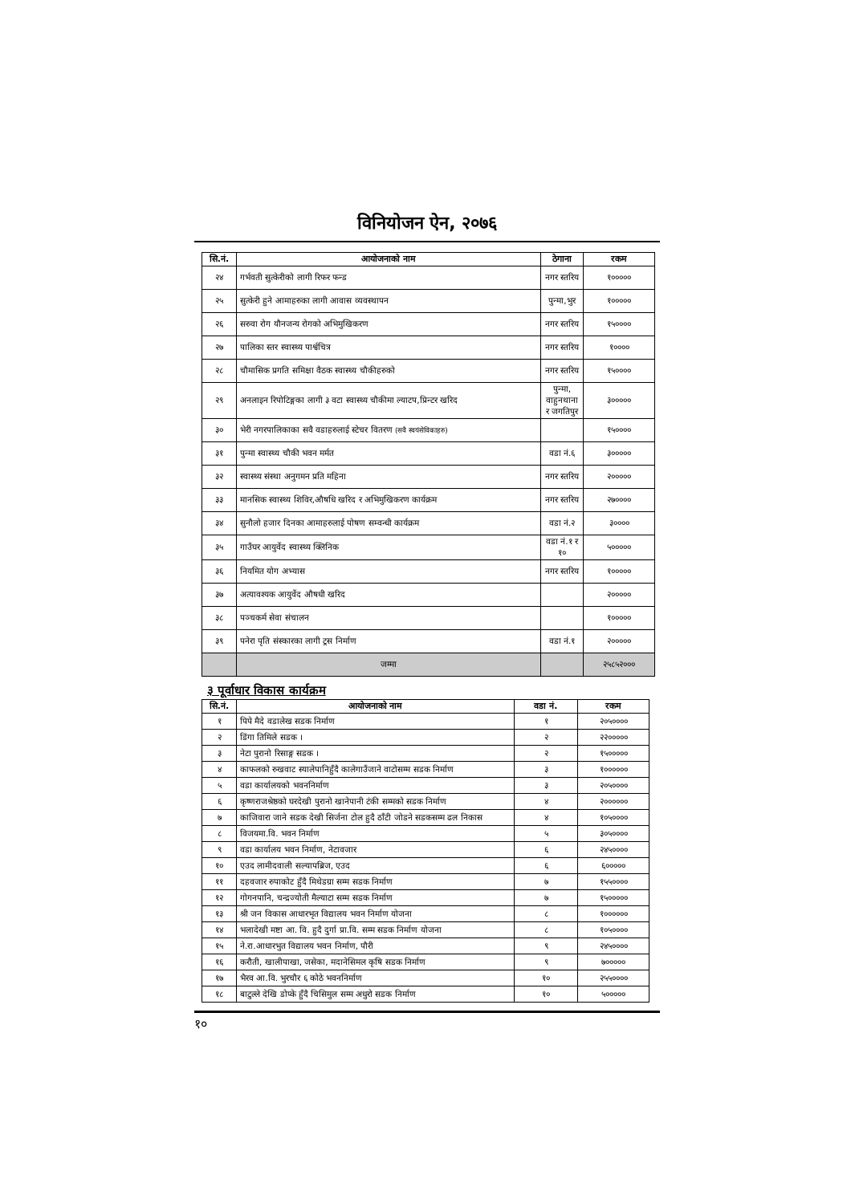विनियोजन ऐन, २०७६
| सि.नं. | आयोजनाको नाम | ठेगाना | रकम |
| --- | --- | --- | --- |
| २४ | गर्भवती सुत्केरीको लागी रिफर फन्ड | नगर स्तरिय | १००००० |
| २५ | सुत्केरी हुने आमाहरुका लागी आवास व्यवस्थापन | पुन्मा,भुर | १००००० |
| २६ | सरुवा रोग यौनजन्य रोगको अभिमुखिकरण | नगर स्तरिय | १५०००० |
| २७ | पालिका स्तर स्वास्थ्य पार्श्वचित्र | नगर स्तरिय | १०००० |
| २८ | चौमासिक प्रगति समिक्षा वैठक स्वास्थ्य चौकीहरुको | नगर स्तरिय | १५०००० |
| २९ | अनलाइन रिपोटिङ्गका लागी ३ वटा स्वास्थ्य चौकीमा ल्याटप,प्रिन्टर खरिद | पुन्मा, वाहुनथाना र जगतिपुर | ३००००० |
| ३० | भेरी नगरपालिकाका सवै वडाहरुलाई स्टेचर वितरण (सवै स्वयंसेविकाहरु) | | १५०००० |
| ३१ | पुन्मा स्वास्थ्य चौकी भवन मर्मत | वडा नं.६ | ३००००० |
| ३२ | स्वास्थ्य संस्था अनुगमन प्रति महिना | नगर स्तरिय | २००००० |
| ३३ | मानसिक स्वास्थ्य शिविर,औषधि खरिद र अभिमुखिकरण कार्यक्रम | नगर स्तरिय | २७०००० |
| ३४ | सुनौलो हजार दिनका आमाहरुलाई पोषण सम्वन्धी कार्यक्रम | वडा नं.२ | ३०००० |
| ३५ | गाउँघर आयुर्वेद स्वास्थ्य क्लिनिक | वडा नं.१ र १० | ५००००० |
| ३६ | नियमित योग अभ्यास | नगर स्तरिय | १००००० |
| ३७ | अत्यावश्यक आयुर्वेद औषधी खरिद | | २००००० |
| ३८ | पञ्चकर्म सेवा संचालन | | १००००० |
| ३९ | पनेरा पृति संस्कारका लागी ट्रस निर्माण | वडा नं.१ | २००००० |
| | जम्मा | | २५८५२००० |
३ पूर्वाधार विकास कार्यक्रम
| सि.नं. | आयोजनाको नाम | वडा नं. | रकम |
| --- | --- | --- | --- |
| १ | पिपे मैदे वडालेख सडक निर्माण | १ | २०५०००० |
| २ | डिंगा तिमिले सडक । | २ | २२००००० |
| ३ | नेटा पुरानो रिसाङ्ग सडक । | २ | १५००००० |
| ४ | काफलको रुखवाट स्यालेपानिहुँदै कालेगाउँजाने वाटोसम्म सडक निर्माण | ३ | १०००००० |
| ५ | वडा कार्यालयको भवननिर्माण | ३ | २०५०००० |
| ६ | कृष्णराजश्रेष्ठको घरदेखी पुरानो खानेपानी टंकी सम्मको सडक निर्माण | ४ | २०००००० |
| ७ | काजिवारा जाने सडक देखी सिर्जना टोल हुदै ठाँटी जोडने सडकसम्म ढल निकास | ४ | १०५०००० |
| ८ | विजयमा.वि. भवन निर्माण | ५ | ३०५०००० |
| ९ | वडा कार्यालय भवन निर्माण, नेटावजार | ६ | २४५०००० |
| १० | एउद लामीदवाली सल्यापब्रिज, एउद | ६ | ६००००० |
| ११ | दहवजार रुपाकोट हुँदै मिथेडग्रा सम्म सडक निर्माण | ७ | १५५०००० |
| १२ | गोगनपानि, चन्द्रज्योती मैल्याटा सम्म सडक निर्माण | ७ | १५००००० |
| १३ | श्री जन विकास आधारभृत विद्यालय भवन निर्माण योजना | ८ | १०००००० |
| १४ | भलादेखी मष्टा आ. वि. हुदै दुर्गा प्रा.वि. सम्म सडक निर्माण योजना | ८ | १०५०००० |
| १५ | ने.रा.आधारभुत विद्यालय भवन निर्माण, पौरी | ९ | २४५०००० |
| १६ | करौती, खालीपाखा, जसेका, मदानेसिमल कृषि सडक निर्माण | ९ | ७००००० |
| १७ | भैरव आ.वि. भुरचौर ६ कोठे भवननिर्माण | १० | २५५०००० |
| १८ | बाटुल्ले देखि डोप्के हुँदै चिसिमुल सम्म अधुरो सडक निर्माण | १० | ५००००० |
१०